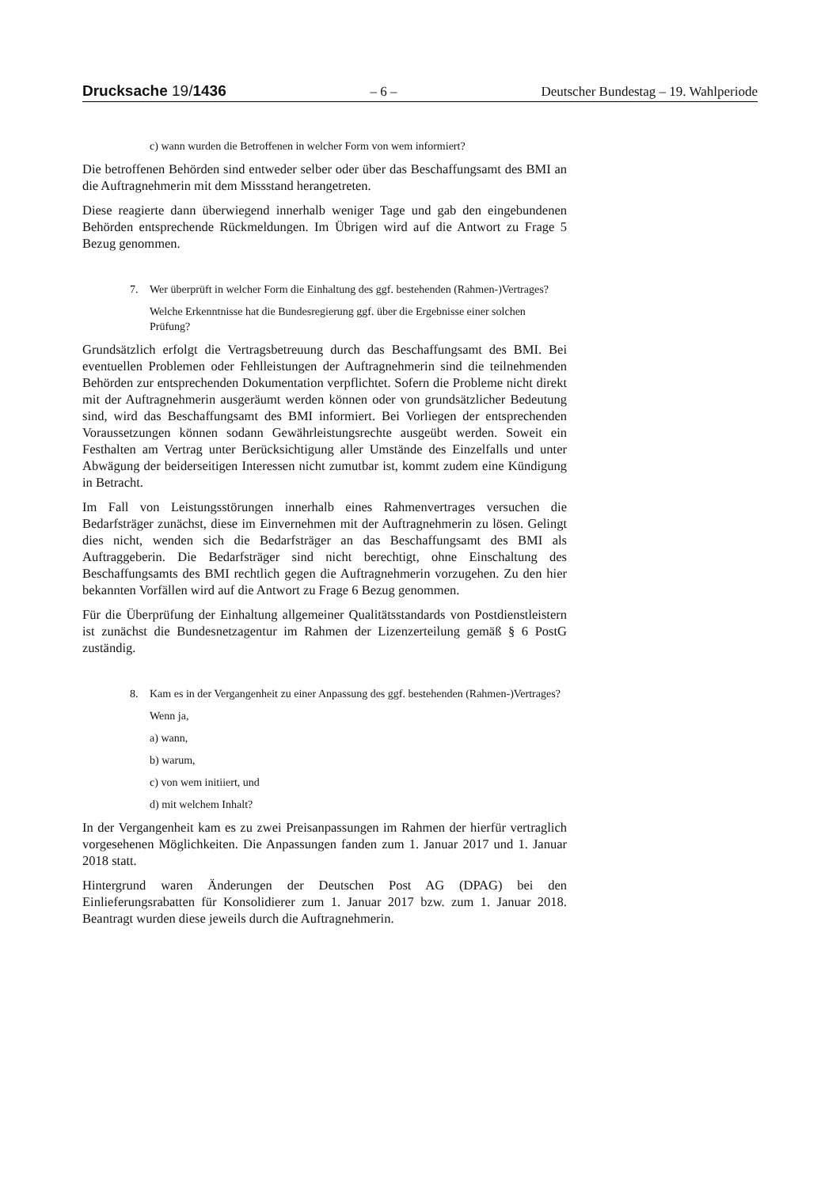Drucksache 19/1436 – 6 – Deutscher Bundestag – 19. Wahlperiode
c) wann wurden die Betroffenen in welcher Form von wem informiert?
Die betroffenen Behörden sind entweder selber oder über das Beschaffungsamt des BMI an die Auftragnehmerin mit dem Missstand herangetreten.
Diese reagierte dann überwiegend innerhalb weniger Tage und gab den eingebundenen Behörden entsprechende Rückmeldungen. Im Übrigen wird auf die Antwort zu Frage 5 Bezug genommen.
7. Wer überprüft in welcher Form die Einhaltung des ggf. bestehenden (Rahmen-)Vertrages?
Welche Erkenntnisse hat die Bundesregierung ggf. über die Ergebnisse einer solchen Prüfung?
Grundsätzlich erfolgt die Vertragsbetreuung durch das Beschaffungsamt des BMI. Bei eventuellen Problemen oder Fehlleistungen der Auftragnehmerin sind die teilnehmenden Behörden zur entsprechenden Dokumentation verpflichtet. Sofern die Probleme nicht direkt mit der Auftragnehmerin ausgeräumt werden können oder von grundsätzlicher Bedeutung sind, wird das Beschaffungsamt des BMI informiert. Bei Vorliegen der entsprechenden Voraussetzungen können sodann Gewährleistungsrechte ausgeübt werden. Soweit ein Festhalten am Vertrag unter Berücksichtigung aller Umstände des Einzelfalls und unter Abwägung der beiderseitigen Interessen nicht zumutbar ist, kommt zudem eine Kündigung in Betracht.
Im Fall von Leistungsstörungen innerhalb eines Rahmenvertrages versuchen die Bedarfsträger zunächst, diese im Einvernehmen mit der Auftragnehmerin zu lösen. Gelingt dies nicht, wenden sich die Bedarfsträger an das Beschaffungsamt des BMI als Auftraggeberin. Die Bedarfsträger sind nicht berechtigt, ohne Einschaltung des Beschaffungsamts des BMI rechtlich gegen die Auftragnehmerin vorzugehen. Zu den hier bekannten Vorfällen wird auf die Antwort zu Frage 6 Bezug genommen.
Für die Überprüfung der Einhaltung allgemeiner Qualitätsstandards von Postdienstleistern ist zunächst die Bundesnetzagentur im Rahmen der Lizenzerteilung gemäß § 6 PostG zuständig.
8. Kam es in der Vergangenheit zu einer Anpassung des ggf. bestehenden (Rahmen-)Vertrages?
Wenn ja,
a) wann,
b) warum,
c) von wem initiiert, und
d) mit welchem Inhalt?
In der Vergangenheit kam es zu zwei Preisanpassungen im Rahmen der hierfür vertraglich vorgesehenen Möglichkeiten. Die Anpassungen fanden zum 1. Januar 2017 und 1. Januar 2018 statt.
Hintergrund waren Änderungen der Deutschen Post AG (DPAG) bei den Einlieferungsrabatten für Konsolidierer zum 1. Januar 2017 bzw. zum 1. Januar 2018. Beantragt wurden diese jeweils durch die Auftragnehmerin.